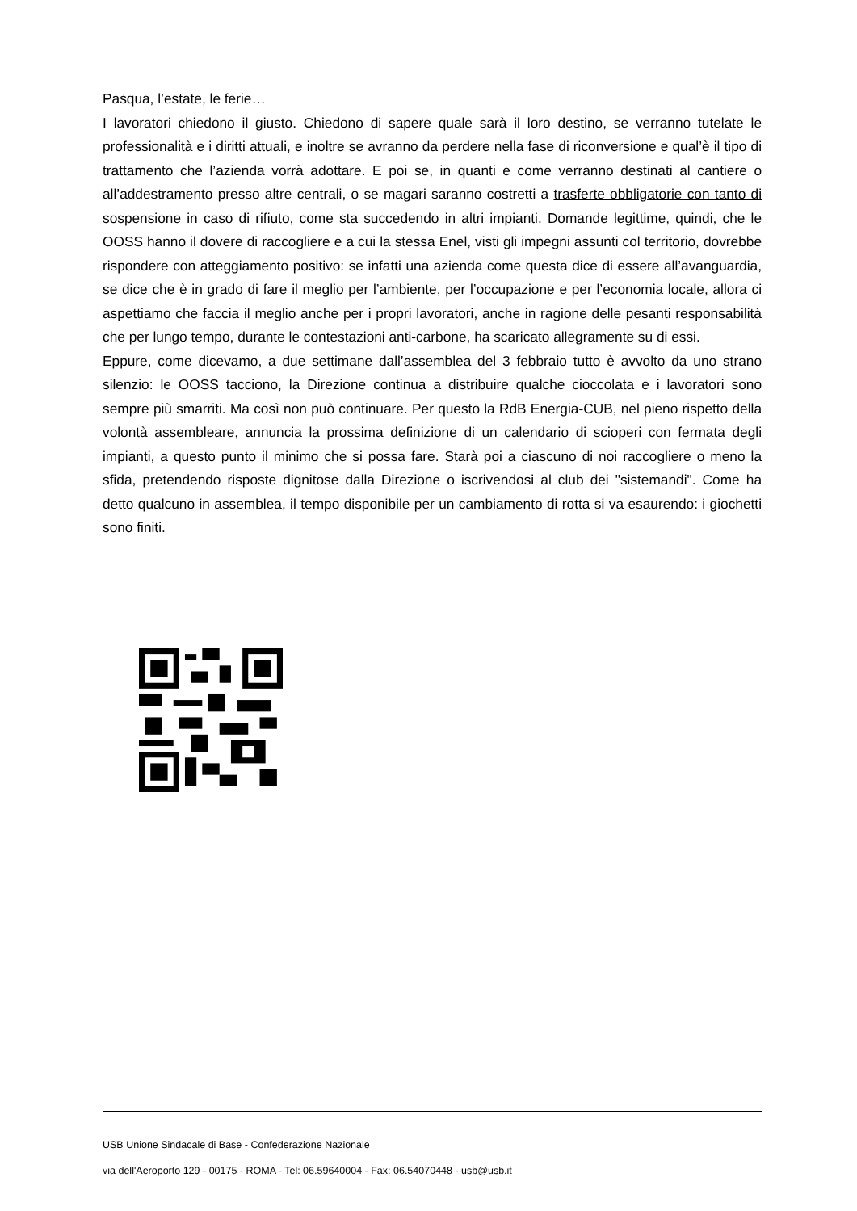Pasqua, l’estate, le ferie…
I lavoratori chiedono il giusto. Chiedono di sapere quale sarà il loro destino, se verranno tutelate le professionalità e i diritti attuali, e inoltre se avranno da perdere nella fase di riconversione e qual’è il tipo di trattamento che l’azienda vorrà adottare. E poi se, in quanti e come verranno destinati al cantiere o all’addestramento presso altre centrali, o se magari saranno costretti a trasferte obbligatorie con tanto di sospensione in caso di rifiuto, come sta succedendo in altri impianti. Domande legittime, quindi, che le OOSS hanno il dovere di raccogliere e a cui la stessa Enel, visti gli impegni assunti col territorio, dovrebbe rispondere con atteggiamento positivo: se infatti una azienda come questa dice di essere all’avanguardia, se dice che è in grado di fare il meglio per l’ambiente, per l’occupazione e per l’economia locale, allora ci aspettiamo che faccia il meglio anche per i propri lavoratori, anche in ragione delle pesanti responsabilità che per lungo tempo, durante le contestazioni anti-carbone, ha scaricato allegramente su di essi.
Eppure, come dicevamo, a due settimane dall’assemblea del 3 febbraio tutto è avvolto da uno strano silenzio: le OOSS tacciono, la Direzione continua a distribuire qualche cioccolata e i lavoratori sono sempre più smarriti. Ma così non può continuare. Per questo la RdB Energia-CUB, nel pieno rispetto della volontà assembleare, annuncia la prossima definizione di un calendario di scioperi con fermata degli impianti, a questo punto il minimo che si possa fare. Starà poi a ciascuno di noi raccogliere o meno la sfida, pretendendo risposte dignitose dalla Direzione o iscrivendosi al club dei "sistemandi". Come ha detto qualcuno in assemblea, il tempo disponibile per un cambiamento di rotta si va esaurendo: i giochetti sono finiti.
USB Unione Sindacale di Base - Confederazione Nazionale
via dell'Aeroporto 129 - 00175 - ROMA - Tel: 06.59640004 - Fax: 06.54070448 - usb@usb.it